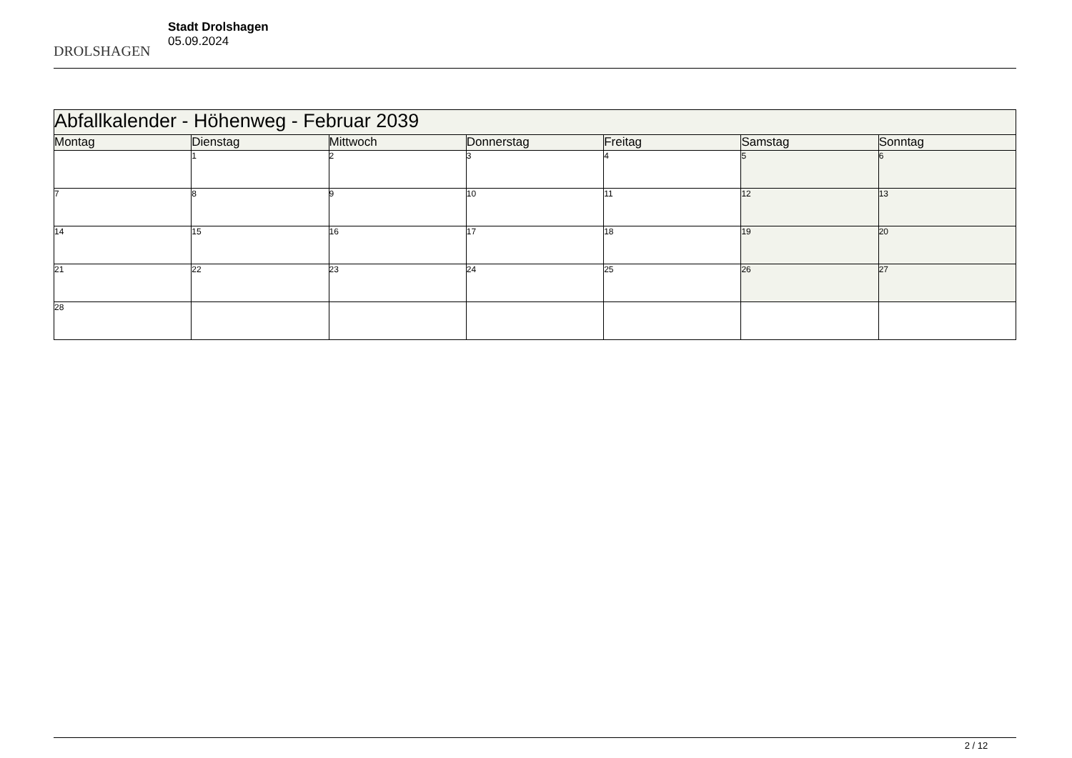DROLSHAGEN
Stadt Drolshagen
05.09.2024
| Abfallkalender - Höhenweg - Februar 2039 | | | | | | |
| Montag | Dienstag | Mittwoch | Donnerstag | Freitag | Samstag | Sonntag |
| | 1 | 2 | 3 | 4 | 5 | 6 |
| 7 | 8 | 9 | 10 | 11 | 12 | 13 |
| 14 | 15 | 16 | 17 | 18 | 19 | 20 |
| 21 | 22 | 23 | 24 | 25 | 26 | 27 |
| 28 | | | | | | |
2 / 12